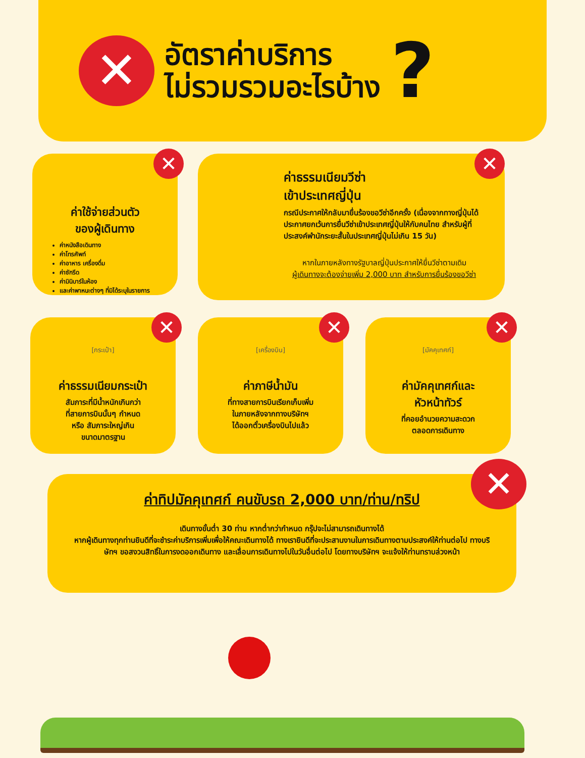✕
อัตราค่าบริการ
ไม่รวมรวมอะไรบ้าง
?
✕
ค่าใช้จ่ายส่วนตัว
ของผู้เดินทาง
ค่าหนังสือเดินทาง
ค่าโทรศัพท์
ค่าอาหาร เครื่องดื่ม
ค่าซักรีด
ค่ามินิบาร์ในห้อง
และค่าพาหนะต่างๆ ที่มิได้ระบุในรายการ
✕
ค่าธรรมเนียมวีซ่า
เข้าประเทศญี่ปุ่น
กรณีประกาศให้กลับมายื่นร้องขอวีซ่าอีกครั้ง (เนื่องจากทางญี่ปุ่นได้ประกาศยกเว้นการยื่นวีซ่าเข้าประเทศญี่ปุ่นให้กับคนไทย สำหรับผู้ที่ประสงค์พำนักระยะสั้นในประเทศญี่ปุ่นไม่เกิน 15 วัน)
หากในภายหลังทางรัฐบาลญี่ปุ่นประกาศให้ยื่นวีซ่าตามเดิม
ผู้เดินทางจะต้องจ่ายเพิ่ม 2,000 บาท สำหรับการยื่นร้องขอวีซ่า
✕
[กระเป๋า]
ค่าธรรมเนียมกระเป๋า
สัมภาระที่มีน้ำหนักเกินกว่า
ที่สายการบินนั้นๆ กำหนด
หรือ สัมภาระใหญ่เกิน
ขนาดมาตรฐาน
✕
[เครื่องบิน]
ค่าภาษีน้ำมัน
ที่ทางสายการบินเรียกเก็บเพิ่ม
ในภายหลังจากทางบริษัทฯ
ได้ออกตั๋วเครื่องบินไปแล้ว
✕
[มัคคุเทศก์]
ค่ามัคคุเทศก์และ
หัวหน้าทัวร์
ที่คอยอำนวยความสะดวก
ตลอดการเดินทาง
✕
ค่าทิปมัคคุเทศก์ คนขับรถ 2,000 บาท/ท่าน/ทริป
เดินทางขั้นต่ำ 30 ท่าน หากต่ำกว่ากำหนด กรุ๊ปจะไม่สามารถเดินทางได้
หากผู้เดินทางทุกท่านยินดีที่จะชำระค่าบริการเพิ่มเพื่อให้คณะเดินทางได้ ทางเรายินดีที่จะประสานงานในการเดินทางตามประสงค์ให้ท่านต่อไป ทางบริษัทฯ ขอสงวนสิทธิ์ในการงดออกเดินทาง และเลื่อนการเดินทางไปในวันอื่นต่อไป โดยทางบริษัทฯ จะแจ้งให้ท่านทราบล่วงหน้า